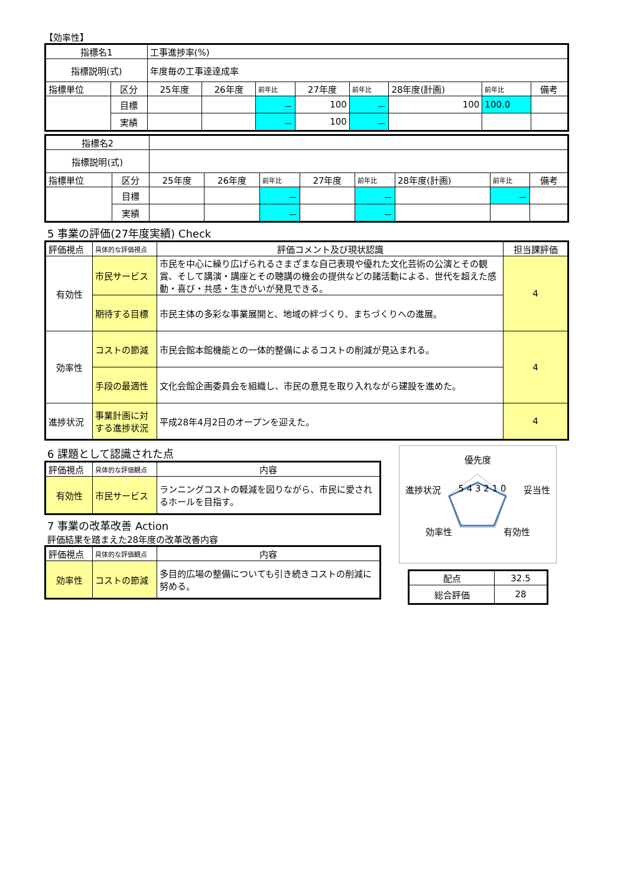【効率性】
| 指標名1 | | 工事進捗率(%) | | | | | | | |
| 指標説明(式) | | 年度毎の工事達達成率 | | | | | | | |
| 指標単位 | 区分 | 25年度 | 26年度 | 前年比 | 27年度 | 前年比 | 28年度(計画) | 前年比 | 備考 |
| | 目標 | | | － | 100 | － | 100 | 100.0 | |
| | 実績 | | | － | 100 | － | | | |
| 指標名2 | | | | | | | | | |
| 指標説明(式) | | | | | | | | | |
| 指標単位 | 区分 | 25年度 | 26年度 | 前年比 | 27年度 | 前年比 | 28年度(計画) | 前年比 | 備考 |
| | 目標 | | | － | | － | | － | |
| | 実績 | | | － | | － | | | |
5 事業の評価(27年度実績) Check
| 評価視点 | 具体的な評価視点 | 評価コメント及び現状認識 | 担当課評価 |
| 有効性 | 市民サービス | 市民を中心に繰り広げられるさまざまな自己表現や優れた文化芸術の公演とその観賞、そして講演・講座とその聴講の機会の提供などの諸活動による、世代を超えた感動・喜び・共感・生きがいが発見できる。 | 4 |
| | 期待する目標 | 市民主体の多彩な事業展開と、地域の絆づくり、まちづくりへの進展。 | |
| 効率性 | コストの節減 | 市民会館本館機能との一体的整備によるコストの削減が見込まれる。 | 4 |
| | 手段の最適性 | 文化会館企画委員会を組織し、市民の意見を取り入れながら建設を進めた。 | |
| 進捗状況 | 事業計画に対する進捗状況 | 平成28年4月2日のオープンを迎えた。 | 4 |
6 課題として認識された点
| 評価視点 | 具体的な評価観点 | 内容 |
| 有効性 | 市民サービス | ランニングコストの軽減を図りながら、市民に愛されるホールを目指す。 |
7 事業の改革改善 Action
評価結果を踏まえた28年度の改革改善内容
| 評価視点 | 具体的な評価観点 | 内容 |
| 効率性 | コストの節減 | 多目的広場の整備についても引き続きコストの削減に努める。 |
優先度
進捗状況 5 4 3 2 1 0 妥当性
効率性 有効性
| 配点 | 32.5 |
| 総合評価 | 28 |